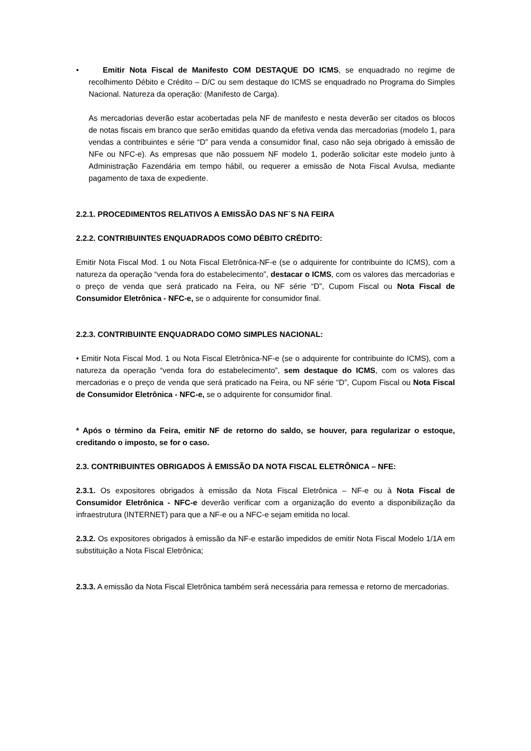• Emitir Nota Fiscal de Manifesto COM DESTAQUE DO ICMS, se enquadrado no regime de recolhimento Débito e Crédito – D/C ou sem destaque do ICMS se enquadrado no Programa do Simples Nacional. Natureza da operação: (Manifesto de Carga).
As mercadorias deverão estar acobertadas pela NF de manifesto e nesta deverão ser citados os blocos de notas fiscais em branco que serão emitidas quando da efetiva venda das mercadorias (modelo 1, para vendas a contribuintes e série “D” para venda a consumidor final, caso não seja obrigado à emissão de NFe ou NFC-e). As empresas que não possuem NF modelo 1, poderão solicitar este modelo junto à Administração Fazendária em tempo hábil, ou requerer a emissão de Nota Fiscal Avulsa, mediante pagamento de taxa de expediente.
2.2.1. PROCEDIMENTOS RELATIVOS A EMISSÃO DAS NF´S NA FEIRA
2.2.2. CONTRIBUINTES ENQUADRADOS COMO DÉBITO CRÉDITO:
Emitir Nota Fiscal Mod. 1 ou Nota Fiscal Eletrônica-NF-e (se o adquirente for contribuinte do ICMS), com a natureza da operação “venda fora do estabelecimento”, destacar o ICMS, com os valores das mercadorias e o preço de venda que será praticado na Feira, ou NF série “D”, Cupom Fiscal ou Nota Fiscal de Consumidor Eletrônica - NFC-e, se o adquirente for consumidor final.
2.2.3. CONTRIBUINTE ENQUADRADO COMO SIMPLES NACIONAL:
• Emitir Nota Fiscal Mod. 1 ou Nota Fiscal Eletrônica-NF-e (se o adquirente for contribuinte do ICMS), com a natureza da operação “venda fora do estabelecimento”, sem destaque do ICMS, com os valores das mercadorias e o preço de venda que será praticado na Feira, ou NF série “D”, Cupom Fiscal ou Nota Fiscal de Consumidor Eletrônica - NFC-e, se o adquirente for consumidor final.
* Após o término da Feira, emitir NF de retorno do saldo, se houver, para regularizar o estoque, creditando o imposto, se for o caso.
2.3. CONTRIBUINTES OBRIGADOS À EMISSÃO DA NOTA FISCAL ELETRÔNICA – NFE:
2.3.1. Os expositores obrigados à emissão da Nota Fiscal Eletrônica – NF-e ou à Nota Fiscal de Consumidor Eletrônica - NFC-e deverão verificar com a organização do evento a disponibilização da infraestrutura (INTERNET) para que a NF-e ou a NFC-e sejam emitida no local.
2.3.2. Os expositores obrigados à emissão da NF-e estarão impedidos de emitir Nota Fiscal Modelo 1/1A em substituição a Nota Fiscal Eletrônica;
2.3.3. A emissão da Nota Fiscal Eletrônica também será necessária para remessa e retorno de mercadorias.